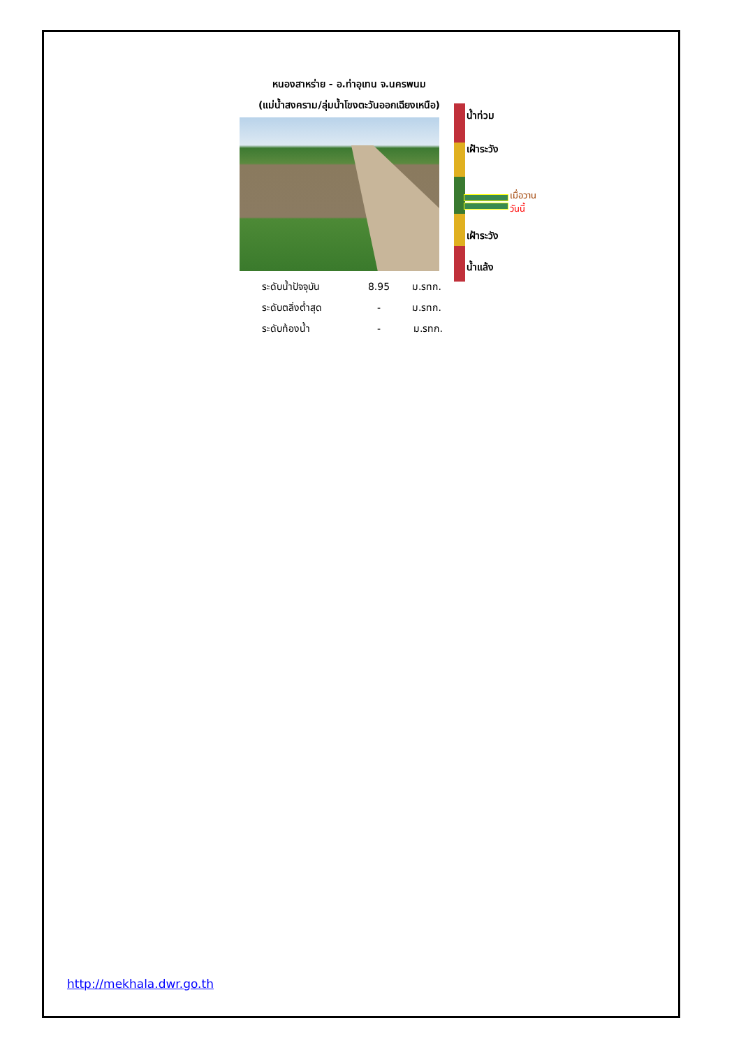หนองสาหร่าย - อ.ท่าอุเทน จ.นครพนม
(แม่น้ำสงคราม/ลุ่มน้ำโขงตะวันออกเฉียงเหนือ)
น้ำท่วม
เฝ้าระวัง
เมื่อวาน
วันนี้
เฝ้าระวัง
น้ำแล้ง
| ระดับน้ำปัจจุบัน | 8.95 | ม.รทก. |
| ระดับตลิ่งต่ำสุด | - | ม.รทก. |
| ระดับท้องน้ำ | - | ม.รทก. |
http://mekhala.dwr.go.th